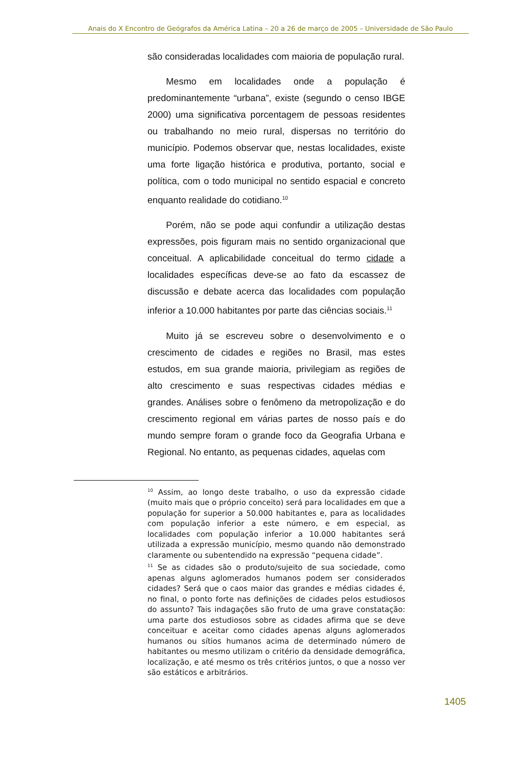Anais do X Encontro de Geógrafos da América Latina – 20 a 26 de março de 2005 – Universidade de São Paulo
são consideradas localidades com maioria de população rural.
Mesmo em localidades onde a população é predominantemente “urbana”, existe (segundo o censo IBGE 2000) uma significativa porcentagem de pessoas residentes ou trabalhando no meio rural, dispersas no território do município. Podemos observar que, nestas localidades, existe uma forte ligação histórica e produtiva, portanto, social e política, com o todo municipal no sentido espacial e concreto enquanto realidade do cotidiano.<sup>10</sup>
Porém, não se pode aqui confundir a utilização destas expressões, pois figuram mais no sentido organizacional que conceitual. A aplicabilidade conceitual do termo cidade a localidades específicas deve-se ao fato da escassez de discussão e debate acerca das localidades com população inferior a 10.000 habitantes por parte das ciências sociais.<sup>11</sup>
Muito já se escreveu sobre o desenvolvimento e o crescimento de cidades e regiões no Brasil, mas estes estudos, em sua grande maioria, privilegiam as regiões de alto crescimento e suas respectivas cidades médias e grandes. Análises sobre o fenômeno da metropolização e do crescimento regional em várias partes de nosso país e do mundo sempre foram o grande foco da Geografia Urbana e Regional. No entanto, as pequenas cidades, aquelas com
<sup>10</sup> Assim, ao longo deste trabalho, o uso da expressão cidade (muito mais que o próprio conceito) será para localidades em que a população for superior a 50.000 habitantes e, para as localidades com população inferior a este número, e em especial, as localidades com população inferior a 10.000 habitantes será utilizada a expressão município, mesmo quando não demonstrado claramente ou subentendido na expressão “pequena cidade”.
<sup>11</sup> Se as cidades são o produto/sujeito de sua sociedade, como apenas alguns aglomerados humanos podem ser considerados cidades? Será que o caos maior das grandes e médias cidades é, no final, o ponto forte nas definições de cidades pelos estudiosos do assunto? Tais indagações são fruto de uma grave constatação: uma parte dos estudiosos sobre as cidades afirma que se deve conceituar e aceitar como cidades apenas alguns aglomerados humanos ou sítios humanos acima de determinado número de habitantes ou mesmo utilizam o critério da densidade demográfica, localização, e até mesmo os três critérios juntos, o que a nosso ver são estáticos e arbitrários.
1405